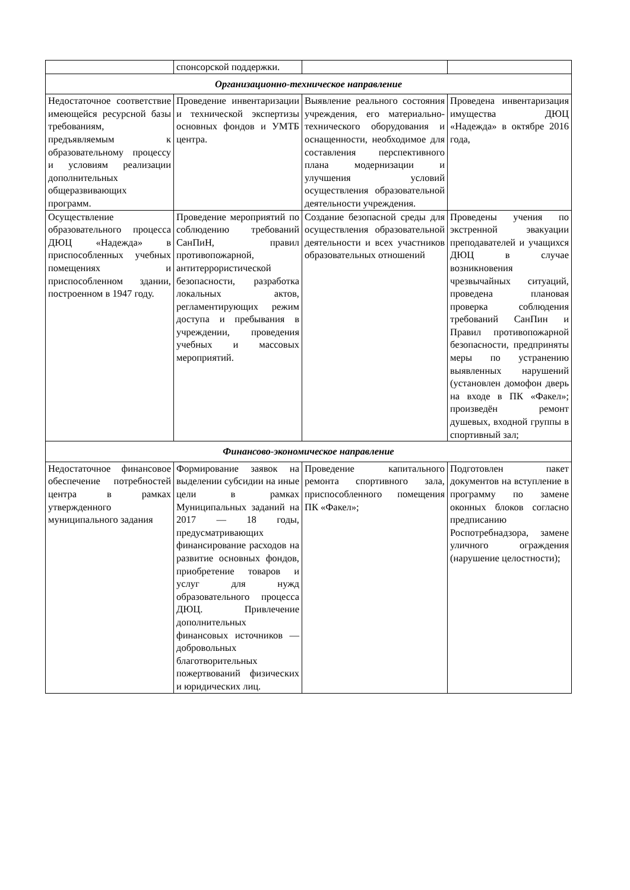| | спонсорской поддержки. | | |
| Организационно-техническое направление | | | |
| Недостаточное соответствие имеющейся ресурсной базы требованиям, предъявляемым к образовательному процессу и условиям реализации дополнительных общеразвивающих программ. | Проведение инвентаризации и технической экспертизы основных фондов и УМТБ центра. | Выявление реального состояния учреждения, его материально-технического оборудования и оснащенности, необходимое для составления перспективного плана модернизации и улучшения условий осуществления образовательной деятельности учреждения. | Проведена инвентаризация имущества ДЮЦ «Надежда» в октябре 2016 года, |
| Осуществление образовательного процесса ДЮЦ «Надежда» в приспособленных учебных помещениях и приспособленном здании, построенном в 1947 году. | Проведение мероприятий по соблюдению требований СанПиН, правил противопожарной, антитеррористической безопасности, разработка локальных актов, регламентирующих режим доступа и пребывания в учреждении, проведения учебных и массовых мероприятий. | Создание безопасной среды для осуществления образовательной деятельности и всех участников образовательных отношений | Проведены учения по экстренной эвакуации преподавателей и учащихся ДЮЦ в случае возникновения чрезвычайных ситуаций, проведена плановая проверка соблюдения требований СанПин и Правил противопожарной безопасности, предприняты меры по устранению выявленных нарушений (установлен домофон дверь на входе в ПК «Факел»; произведён ремонт душевых, входной группы в спортивный зал; |
| Финансово-экономическое направление | | | |
| Недостаточное финансовое обеспечение потребностей центра в рамках утвержденного муниципального задания | Формирование заявок на выделении субсидии на иные цели в рамках Муниципальных заданий на 2017 — 18 годы, предусматривающих финансирование расходов на развитие основных фондов, приобретение товаров и услуг для нужд образовательного процесса ДЮЦ. Привлечение дополнительных финансовых источников — добровольных благотворительных пожертвований физических и юридических лиц. | Проведение капитального ремонта спортивного зала, приспособленного помещения ПК «Факел»; | Подготовлен пакет документов на вступление в программу по замене оконных блоков согласно предписанию Роспотребнадзора, замене уличного ограждения (нарушение целостности); |